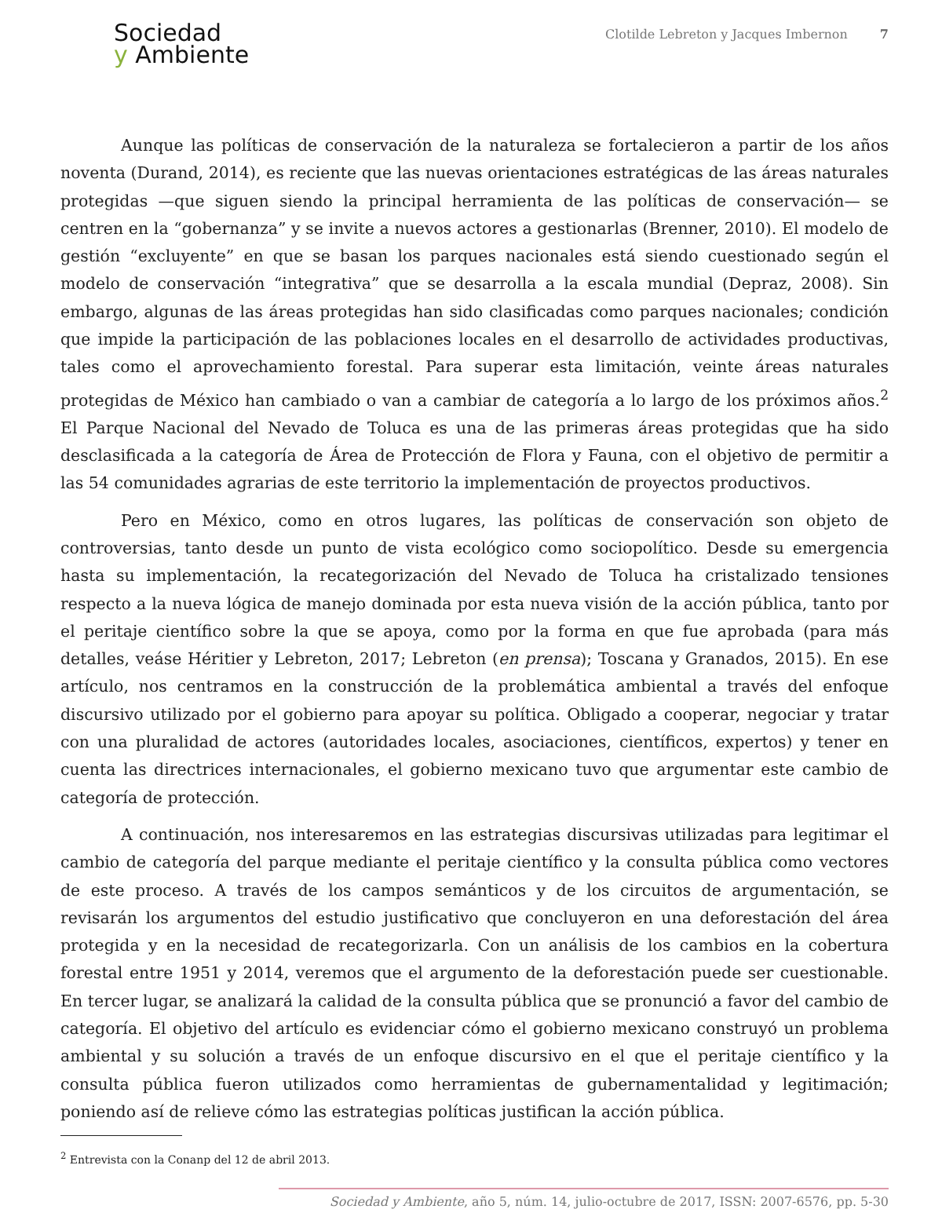Sociedad
y Ambiente
Clotilde Lebreton y Jacques Imbernon 7
Aunque las políticas de conservación de la naturaleza se fortalecieron a partir de los años noventa (Durand, 2014), es reciente que las nuevas orientaciones estratégicas de las áreas naturales protegidas —que siguen siendo la principal herramienta de las políticas de conservación— se centren en la “gobernanza” y se invite a nuevos actores a gestionarlas (Brenner, 2010). El modelo de gestión “excluyente” en que se basan los parques nacionales está siendo cuestionado según el modelo de conservación “integrativa” que se desarrolla a la escala mundial (Depraz, 2008). Sin embargo, algunas de las áreas protegidas han sido clasificadas como parques nacionales; condición que impide la participación de las poblaciones locales en el desarrollo de actividades productivas, tales como el aprovechamiento forestal. Para superar esta limitación, veinte áreas naturales protegidas de México han cambiado o van a cambiar de categoría a lo largo de los próximos años.<sup>2</sup> El Parque Nacional del Nevado de Toluca es una de las primeras áreas protegidas que ha sido desclasificada a la categoría de Área de Protección de Flora y Fauna, con el objetivo de permitir a las 54 comunidades agrarias de este territorio la implementación de proyectos productivos.
Pero en México, como en otros lugares, las políticas de conservación son objeto de controversias, tanto desde un punto de vista ecológico como sociopolítico. Desde su emergencia hasta su implementación, la recategorización del Nevado de Toluca ha cristalizado tensiones respecto a la nueva lógica de manejo dominada por esta nueva visión de la acción pública, tanto por el peritaje científico sobre la que se apoya, como por la forma en que fue aprobada (para más detalles, veáse Héritier y Lebreton, 2017; Lebreton (en prensa); Toscana y Granados, 2015). En ese artículo, nos centramos en la construcción de la problemática ambiental a través del enfoque discursivo utilizado por el gobierno para apoyar su política. Obligado a cooperar, negociar y tratar con una pluralidad de actores (autoridades locales, asociaciones, científicos, expertos) y tener en cuenta las directrices internacionales, el gobierno mexicano tuvo que argumentar este cambio de categoría de protección.
A continuación, nos interesaremos en las estrategias discursivas utilizadas para legitimar el cambio de categoría del parque mediante el peritaje científico y la consulta pública como vectores de este proceso. A través de los campos semánticos y de los circuitos de argumentación, se revisarán los argumentos del estudio justificativo que concluyeron en una deforestación del área protegida y en la necesidad de recategorizarla. Con un análisis de los cambios en la cobertura forestal entre 1951 y 2014, veremos que el argumento de la deforestación puede ser cuestionable. En tercer lugar, se analizará la calidad de la consulta pública que se pronunció a favor del cambio de categoría. El objetivo del artículo es evidenciar cómo el gobierno mexicano construyó un problema ambiental y su solución a través de un enfoque discursivo en el que el peritaje científico y la consulta pública fueron utilizados como herramientas de gubernamentalidad y legitimación; poniendo así de relieve cómo las estrategias políticas justifican la acción pública.
<sup>2</sup> Entrevista con la Conanp del 12 de abril 2013.
Sociedad y Ambiente, año 5, núm. 14, julio-octubre de 2017, ISSN: 2007-6576, pp. 5-30